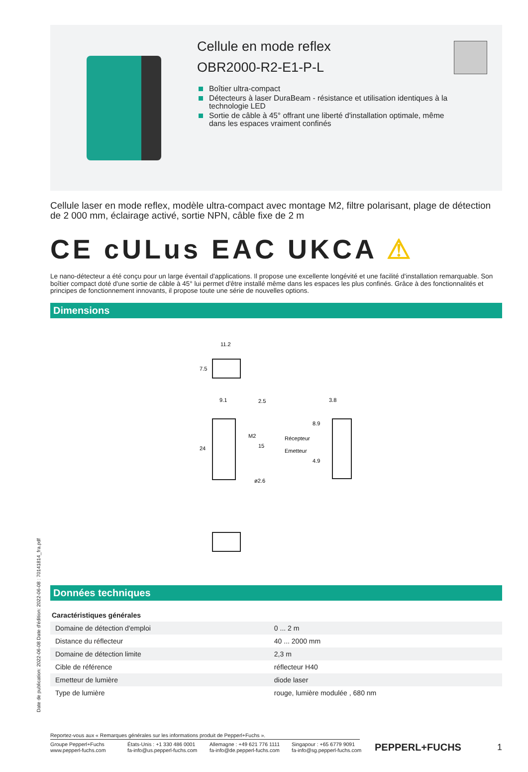Cellule en mode reflex
OBR2000-R2-E1-P-L
Boîtier ultra-compact
Détecteurs à laser DuraBeam - résistance et utilisation identiques à la technologie LED
Sortie de câble à 45° offrant une liberté d'installation optimale, même dans les espaces vraiment confinés
Cellule laser en mode reflex, modèle ultra-compact avec montage M2, filtre polarisant, plage de détection de 2 000 mm, éclairage activé, sortie NPN, câble fixe de 2 m
CE cULus EAC UKCA ⚠
Le nano-détecteur a été conçu pour un large éventail d'applications. Il propose une excellente longévité et une facilité d'installation remarquable. Son boîtier compact doté d'une sortie de câble à 45° lui permet d'être installé même dans les espaces les plus confinés. Grâce à des fonctionnalités et principes de fonctionnement innovants, il propose toute une série de nouvelles options.
Dimensions
11.2
7.5
9.1
2.5
24
M2
15
ø2.6
3.8
8.9
4.9
Récepteur
Emetteur
Données techniques
| Caractéristiques générales | |
| --- | --- |
| Domaine de détection d'emploi | 0 ... 2 m |
| Distance du réflecteur | 40 ... 2000 mm |
| Domaine de détection limite | 2,3 m |
| Cible de référence | réflecteur H40 |
| Emetteur de lumière | diode laser |
| Type de lumière | rouge, lumière modulée , 680 nm |
Date de publication: 2022-06-08 Date d'édition: 2022-06-08 : 70141814_fra.pdf
Reportez-vous aux « Remarques générales sur les informations produit de Pepperl+Fuchs ».
Groupe Pepperl+Fuchs
www.pepperl-fuchs.com
États-Unis : +1 330 486 0001
fa-info@us.pepperl-fuchs.com
Allemagne : +49 621 776 1111
fa-info@de.pepperl-fuchs.com
Singapour : +65 6779 9091
fa-info@sg.pepperl-fuchs.com
PEPPERL+FUCHS 1